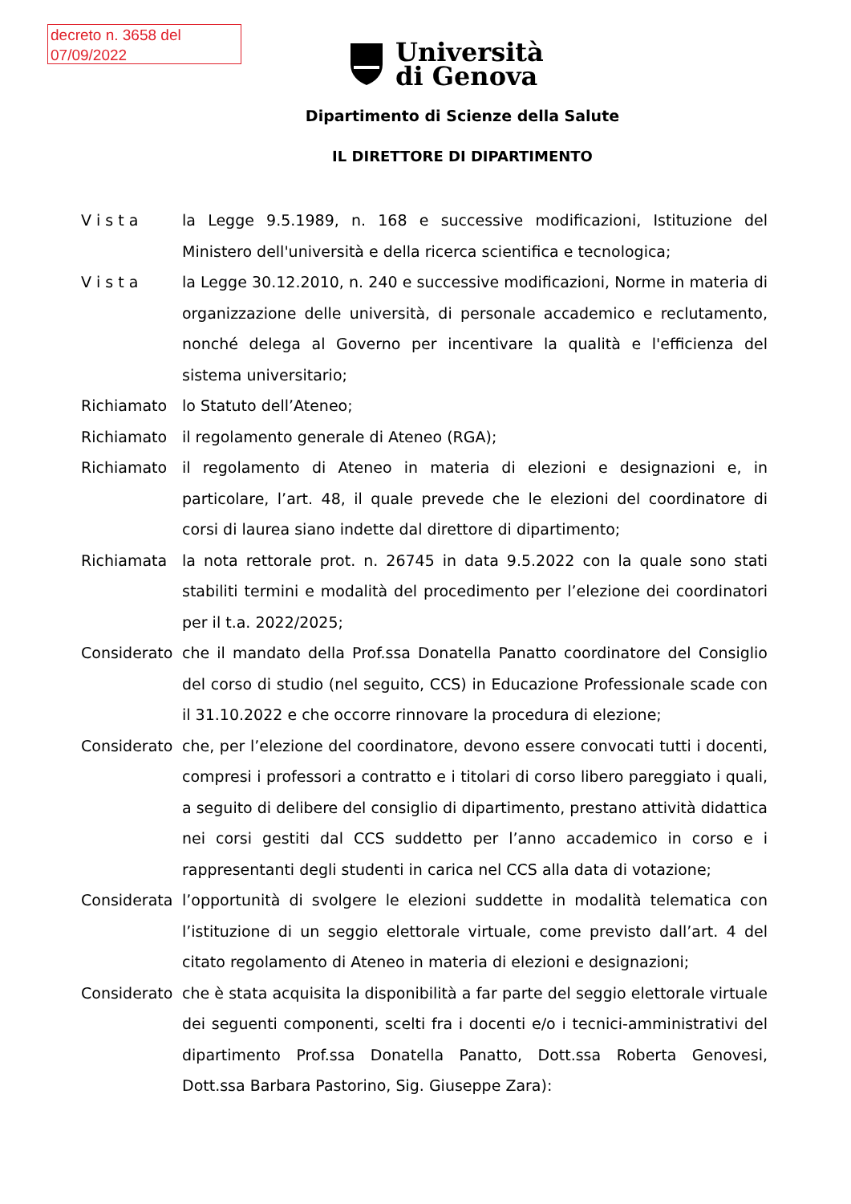decreto n. 3658 del
07/09/2022
Università
di Genova
Dipartimento di Scienze della Salute
IL DIRETTORE DI DIPARTIMENTO
V i s t a la Legge 9.5.1989, n. 168 e successive modificazioni, Istituzione del Ministero dell'università e della ricerca scientifica e tecnologica;
V i s t a la Legge 30.12.2010, n. 240 e successive modificazioni, Norme in materia di organizzazione delle università, di personale accademico e reclutamento, nonché delega al Governo per incentivare la qualità e l'efficienza del sistema universitario;
Richiamato lo Statuto dell’Ateneo;
Richiamato il regolamento generale di Ateneo (RGA);
Richiamato il regolamento di Ateneo in materia di elezioni e designazioni e, in particolare, l’art. 48, il quale prevede che le elezioni del coordinatore di corsi di laurea siano indette dal direttore di dipartimento;
Richiamata la nota rettorale prot. n. 26745 in data 9.5.2022 con la quale sono stati stabiliti termini e modalità del procedimento per l’elezione dei coordinatori per il t.a. 2022/2025;
Considerato che il mandato della Prof.ssa Donatella Panatto coordinatore del Consiglio del corso di studio (nel seguito, CCS) in Educazione Professionale scade con il 31.10.2022 e che occorre rinnovare la procedura di elezione;
Considerato che, per l’elezione del coordinatore, devono essere convocati tutti i docenti, compresi i professori a contratto e i titolari di corso libero pareggiato i quali, a seguito di delibere del consiglio di dipartimento, prestano attività didattica nei corsi gestiti dal CCS suddetto per l’anno accademico in corso e i rappresentanti degli studenti in carica nel CCS alla data di votazione;
Considerata l’opportunità di svolgere le elezioni suddette in modalità telematica con l’istituzione di un seggio elettorale virtuale, come previsto dall’art. 4 del citato regolamento di Ateneo in materia di elezioni e designazioni;
Considerato che è stata acquisita la disponibilità a far parte del seggio elettorale virtuale dei seguenti componenti, scelti fra i docenti e/o i tecnici-amministrativi del dipartimento Prof.ssa Donatella Panatto, Dott.ssa Roberta Genovesi, Dott.ssa Barbara Pastorino, Sig. Giuseppe Zara):